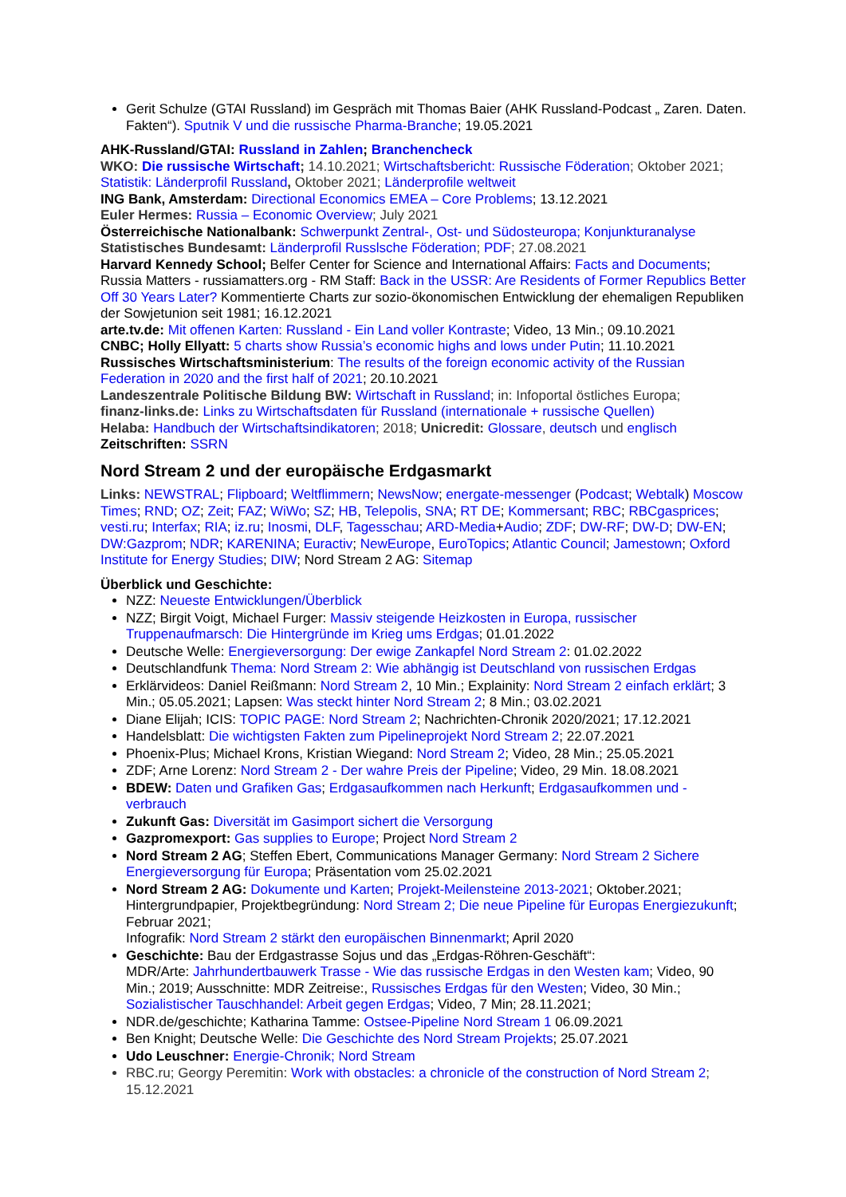Gerit Schulze (GTAI Russland) im Gespräch mit Thomas Baier (AHK Russland-Podcast „ Zaren. Daten. Fakten“). Sputnik V und die russische Pharma-Branche; 19.05.2021
AHK-Russland/GTAI: Russland in Zahlen; Branchencheck
WKO: Die russische Wirtschaft; 14.10.2021; Wirtschaftsbericht: Russische Föderation; Oktober 2021; Statistik: Länderprofil Russland, Oktober 2021; Länderprofile weltweit
ING Bank, Amsterdam: Directional Economics EMEA – Core Problems; 13.12.2021
Euler Hermes: Russia – Economic Overview; July 2021
Österreichische Nationalbank: Schwerpunkt Zentral-, Ost- und Südosteuropa; Konjunkturanalyse
Statistisches Bundesamt: Länderprofil Russlsche Föderation; PDF; 27.08.2021
Harvard Kennedy School; Belfer Center for Science and International Affairs: Facts and Documents; Russia Matters - russiamatters.org - RM Staff: Back in the USSR: Are Residents of Former Republics Better Off 30 Years Later? Kommentierte Charts zur sozio-ökonomischen Entwicklung der ehemaligen Republiken der Sowjetunion seit 1981; 16.12.2021
arte.tv.de: Mit offenen Karten: Russland - Ein Land voller Kontraste; Video, 13 Min.; 09.10.2021
CNBC; Holly Ellyatt: 5 charts show Russia’s economic highs and lows under Putin; 11.10.2021
Russisches Wirtschaftsministerium: The results of the foreign economic activity of the Russian Federation in 2020 and the first half of 2021; 20.10.2021
Landeszentrale Politische Bildung BW: Wirtschaft in Russland; in: Infoportal östliches Europa;
finanz-links.de: Links zu Wirtschaftsdaten für Russland (internationale + russische Quellen)
Helaba: Handbuch der Wirtschaftsindikatoren; 2018; Unicredit: Glossare, deutsch und englisch
Zeitschriften: SSRN
Nord Stream 2 und der europäische Erdgasmarkt
Links: NEWSTRAL; Flipboard; Weltflimmern; NewsNow; energate-messenger (Podcast; Webtalk) Moscow Times; RND; OZ; Zeit; FAZ; WiWo; SZ; HB, Telepolis, SNA; RT DE; Kommersant; RBC; RBCgasprices; vesti.ru; Interfax; RIA; iz.ru; Inosmi, DLF, Tagesschau; ARD-Media+Audio; ZDF; DW-RF; DW-D; DW-EN; DW:Gazprom; NDR; KARENINA; Euractiv; NewEurope, EuroTopics; Atlantic Council; Jamestown; Oxford Institute for Energy Studies; DIW; Nord Stream 2 AG: Sitemap
Überblick und Geschichte:
NZZ: Neueste Entwicklungen/Überblick
NZZ; Birgit Voigt, Michael Furger: Massiv steigende Heizkosten in Europa, russischer Truppenaufmarsch: Die Hintergründe im Krieg ums Erdgas; 01.01.2022
Deutsche Welle: Energieversorgung: Der ewige Zankapfel Nord Stream 2: 01.02.2022
Deutschlandfunk Thema: Nord Stream 2: Wie abhängig ist Deutschland von russischen Erdgas
Erklärvideos: Daniel Reißmann: Nord Stream 2, 10 Min.; Explainity: Nord Stream 2 einfach erklärt; 3 Min.; 05.05.2021; Lapsen: Was steckt hinter Nord Stream 2; 8 Min.; 03.02.2021
Diane Elijah; ICIS: TOPIC PAGE: Nord Stream 2; Nachrichten-Chronik 2020/2021; 17.12.2021
Handelsblatt: Die wichtigsten Fakten zum Pipelineprojekt Nord Stream 2; 22.07.2021
Phoenix-Plus; Michael Krons, Kristian Wiegand: Nord Stream 2; Video, 28 Min.; 25.05.2021
ZDF; Arne Lorenz: Nord Stream 2 - Der wahre Preis der Pipeline; Video, 29 Min. 18.08.2021
BDEW: Daten und Grafiken Gas; Erdgasaufkommen nach Herkunft; Erdgasaufkommen und -verbrauch
Zukunft Gas: Diversität im Gasimport sichert die Versorgung
Gazpromexport: Gas supplies to Europe; Project Nord Stream 2
Nord Stream 2 AG; Steffen Ebert, Communications Manager Germany: Nord Stream 2 Sichere Energieversorgung für Europa; Präsentation vom 25.02.2021
Nord Stream 2 AG: Dokumente und Karten; Projekt-Meilensteine 2013-2021; Oktober.2021; Hintergrundpapier, Projektbegründung: Nord Stream 2; Die neue Pipeline für Europas Energiezukunft; Februar 2021;
Infografik: Nord Stream 2 stärkt den europäischen Binnenmarkt; April 2020
Geschichte: Bau der Erdgastrasse Sojus und das „Erdgas-Röhren-Geschäft“:
MDR/Arte: Jahrhundertbauwerk Trasse - Wie das russische Erdgas in den Westen kam; Video, 90 Min.; 2019; Ausschnitte: MDR Zeitreise:, Russisches Erdgas für den Westen; Video, 30 Min.; Sozialistischer Tauschhandel: Arbeit gegen Erdgas; Video, 7 Min; 28.11.2021;
NDR.de/geschichte; Katharina Tamme: Ostsee-Pipeline Nord Stream 1 06.09.2021
Ben Knight; Deutsche Welle: Die Geschichte des Nord Stream Projekts; 25.07.2021
Udo Leuschner: Energie-Chronik; Nord Stream
RBC.ru; Georgy Peremitin: Work with obstacles: a chronicle of the construction of Nord Stream 2; 15.12.2021